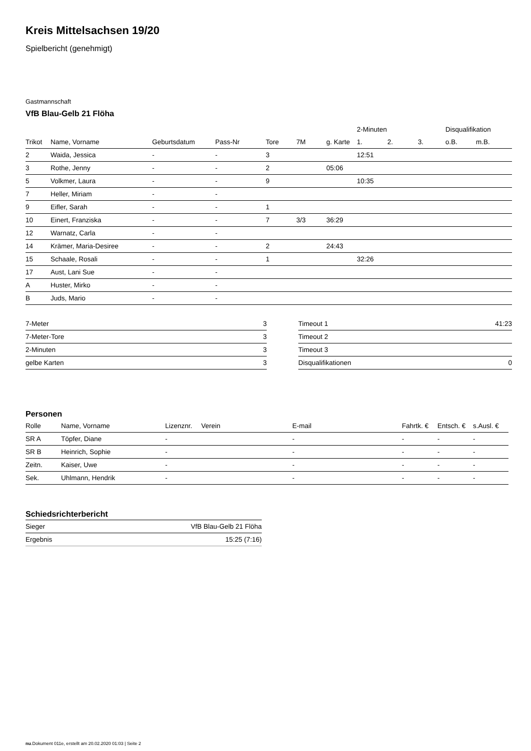Kreis Mittelsachsen 19/20
Spielbericht (genehmigt)
Gastmannschaft
VfB Blau-Gelb 21 Flöha
| | | | | | | | 2-Minuten | | | Disqualifikation | |
| --- | --- | --- | --- | --- | --- | --- | --- | --- | --- | --- | --- |
| Trikot | Name, Vorname | Geburtsdatum | Pass-Nr | Tore | 7M | g. Karte | 1. | 2. | 3. | o.B. | m.B. |
| 2 | Waida, Jessica | - | - | 3 | | | 12:51 | | | | |
| 3 | Rothe, Jenny | - | - | 2 | | 05:06 | | | | | |
| 5 | Volkmer, Laura | - | - | 9 | | | 10:35 | | | | |
| 7 | Heller, Miriam | - | - | | | | | | | | |
| 9 | Eifler, Sarah | - | - | 1 | | | | | | | |
| 10 | Einert, Franziska | - | - | 7 | 3/3 | 36:29 | | | | | |
| 12 | Warnatz, Carla | - | - | | | | | | | | |
| 14 | Krämer, Maria-Desiree | - | - | 2 | | 24:43 | | | | | |
| 15 | Schaale, Rosali | - | - | 1 | | | 32:26 | | | | |
| 17 | Aust, Lani Sue | - | - | | | | | | | | |
| A | Huster, Mirko | - | - | | | | | | | | |
| B | Juds, Mario | - | - | | | | | | | | |
| 7-Meter | 3 |
| 7-Meter-Tore | 3 |
| 2-Minuten | 3 |
| gelbe Karten | 3 |
| Timeout 1 | 41:23 |
| Timeout 2 | |
| Timeout 3 | |
| Disqualifikationen | 0 |
Personen
| Rolle | Name, Vorname | Lizenznr. | Verein | E-mail | Fahrtk. € | Entsch. € | s.Ausl. € |
| --- | --- | --- | --- | --- | --- | --- | --- |
| SR A | Töpfer, Diane | - | | - | - | - | - |
| SR B | Heinrich, Sophie | - | | - | - | - | - |
| Zeitn. | Kaiser, Uwe | - | | - | - | - | - |
| Sek. | Uhlmann, Hendrik | - | | - | - | - | - |
Schiedsrichterbericht
| Sieger | VfB Blau-Gelb 21 Flöha |
| Ergebnis | 15:25 (7:16) |
nu.Dokument 011e, erstellt am 20.02.2020 01:03 | Seite 2